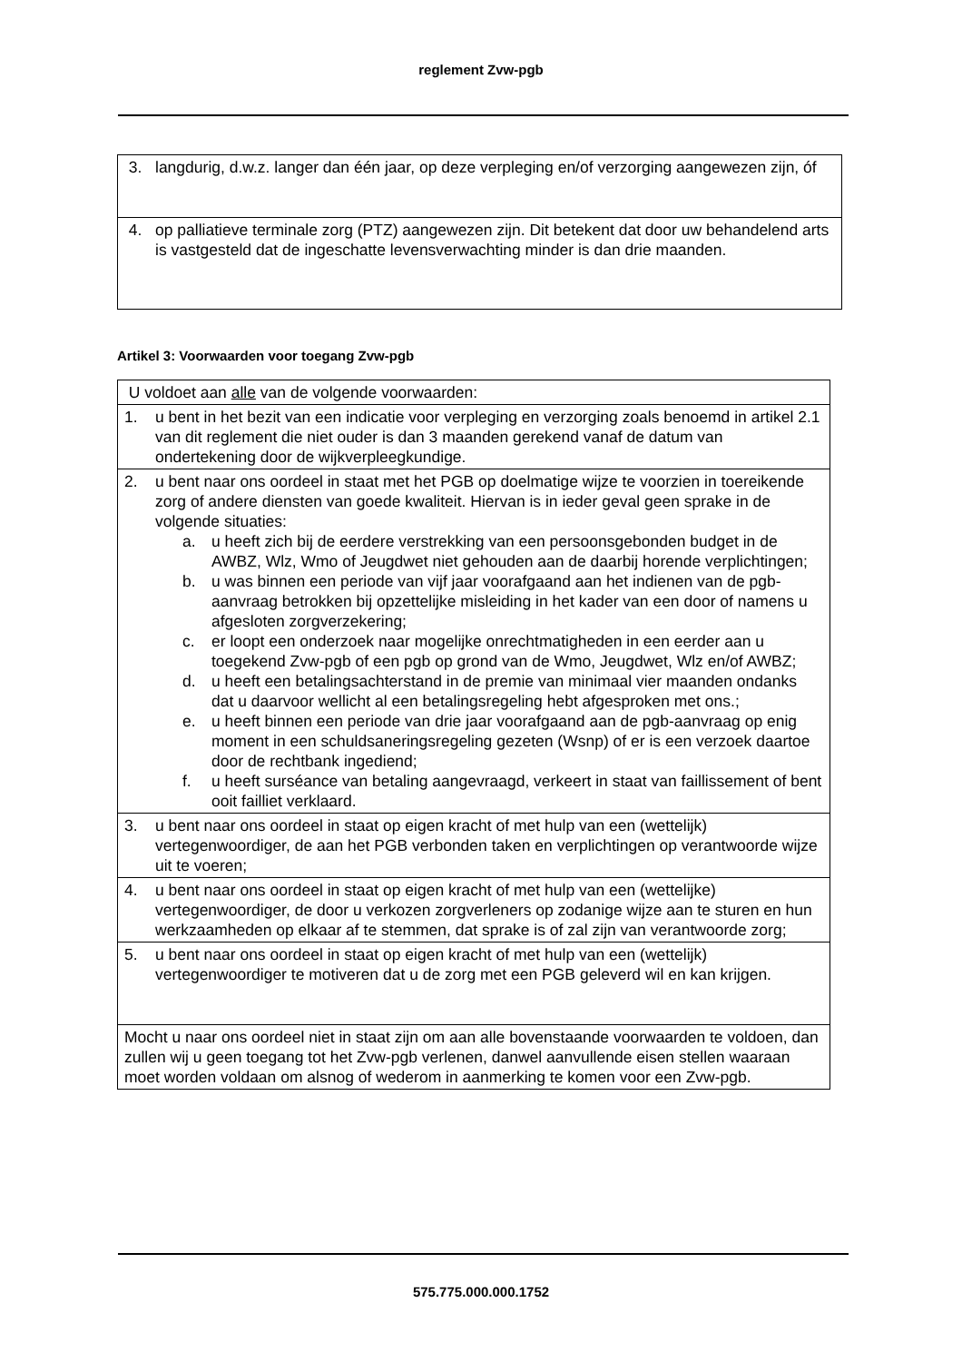reglement Zvw-pgb
| 3. langdurig, d.w.z. langer dan één jaar, op deze verpleging en/of verzorging aangewezen zijn, óf |
| 4. op palliatieve terminale zorg (PTZ) aangewezen zijn. Dit betekent dat door uw behandelend arts is vastgesteld dat de ingeschatte levensverwachting minder is dan drie maanden. |
Artikel 3: Voorwaarden voor toegang Zvw-pgb
| U voldoet aan alle van de volgende voorwaarden: |
| 1. u bent in het bezit van een indicatie voor verpleging en verzorging zoals benoemd in artikel 2.1 van dit reglement die niet ouder is dan 3 maanden gerekend vanaf de datum van ondertekening door de wijkverpleegkundige. |
| 2. u bent naar ons oordeel in staat met het PGB op doelmatige wijze te voorzien in toereikende zorg of andere diensten van goede kwaliteit. Hiervan is in ieder geval geen sprake in de volgende situaties: a. u heeft zich bij de eerdere verstrekking van een persoonsgebonden budget in de AWBZ, Wlz, Wmo of Jeugdwet niet gehouden aan de daarbij horende verplichtingen; b. u was binnen een periode van vijf jaar voorafgaand aan het indienen van de pgb-aanvraag betrokken bij opzettelijke misleiding in het kader van een door of namens u afgesloten zorgverzekering; c. er loopt een onderzoek naar mogelijke onrechtmatigheden in een eerder aan u toegekend Zvw-pgb of een pgb op grond van de Wmo, Jeugdwet, Wlz en/of AWBZ; d. u heeft een betalingsachterstand in de premie van minimaal vier maanden ondanks dat u daarvoor wellicht al een betalingsregeling hebt afgesproken met ons.; e. u heeft binnen een periode van drie jaar voorafgaand aan de pgb-aanvraag op enig moment in een schuldsaneringsregeling gezeten (Wsnp) of er is een verzoek daartoe door de rechtbank ingediend; f. u heeft surséance van betaling aangevraagd, verkeert in staat van faillissement of bent ooit failliet verklaard. |
| 3. u bent naar ons oordeel in staat op eigen kracht of met hulp van een (wettelijk) vertegenwoordiger, de aan het PGB verbonden taken en verplichtingen op verantwoorde wijze uit te voeren; |
| 4. u bent naar ons oordeel in staat op eigen kracht of met hulp van een (wettelijke) vertegenwoordiger, de door u verkozen zorgverleners op zodanige wijze aan te sturen en hun werkzaamheden op elkaar af te stemmen, dat sprake is of zal zijn van verantwoorde zorg; |
| 5. u bent naar ons oordeel in staat op eigen kracht of met hulp van een (wettelijk) vertegenwoordiger te motiveren dat u de zorg met een PGB geleverd wil en kan krijgen. |
| Mocht u naar ons oordeel niet in staat zijn om aan alle bovenstaande voorwaarden te voldoen, dan zullen wij u geen toegang tot het Zvw-pgb verlenen, danwel aanvullende eisen stellen waaraan moet worden voldaan om alsnog of wederom in aanmerking te komen voor een Zvw-pgb. |
575.775.000.000.1752